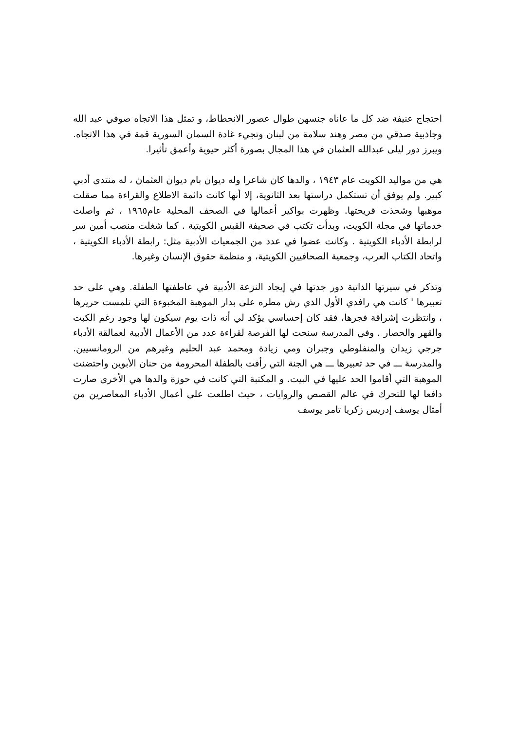احتجاج عنيفة ضد كل ما عاناه جنسهن طوال عصور الانحطاط، و تمثل هذا الاتجاه صوفي عبد الله وجاذبية صدقي من مصر وهند سلامة من لبنان وتجيء غادة السمان السورية قمة في هذا الاتجاه. ويبرز دور ليلى عبدالله العثمان في هذا المجال بصورة أكثر حيوية وأعمق تأثيرا.
هي من مواليد الكويت عام ١٩٤٣ ، والدها كان شاعرا وله ديوان بام ديوان العثمان ، له منتدى أدبي كبير. ولم يوفق أن تستكمل دراستها بعد الثانوية، إلا أنها كانت دائمة الاطلاع والقراءة مما صقلت موهبها وشحذت قريحتها. وظهرت بواكير أعمالها في الصحف المحلية عام١٩٦٥ ، ثم واصلت خدماتها في مجلة الكويت، وبدأت تكتب في صحيفة القبس الكويتية . كما شغلت منصب أمين سر لرابطة الأدباء الكويتية . وكانت عضوا في عدد من الجمعيات الأدبية مثل: رابطة الأدباء الكويتية ، واتحاد الكتاب العرب، وجمعية الصحافيين الكويتية، و منظمة حقوق الإنسان وغيرها.
وتذكر في سيرتها الذاتية دور جدتها في إيجاد النزعة الأدبية في عاطفتها الطفلة. وهي على حد تعبيرها ' كانت هي رافدي الأول الذي رش مطره على بذار الموهبة المخبوءة التي تلمست حريرها ، وانتظرت إشراقة فجرها، فقد كان إحساسي يؤكد لي أنه ذات يوم سيكون لها وجود رغم الكبت والقهر والحصار . وفي المدرسة سنحت لها الفرصة لقراءة عدد من الأعمال الأدبية لعمالقة الأدباء جرجي زيدان والمنفلوطي وجبران ومي زيادة ومحمد عبد الحليم وغيرهم من الرومانسيين. والمدرسة ـــ في حد تعبيرها ـــ هي الجنة التي رأفت بالطفلة المحرومة من حنان الأبوين واحتضنت الموهبة التي أقاموا الحد عليها في البيت. و المكتبة التي كانت في حوزة والدها هي الأخرى صارت دافعا لها للتحرك في عالم القصص والروايات ، حيث اطلعت على أعمال الأدباء المعاصرين من أمثال يوسف إدريس زكريا تامر يوسف